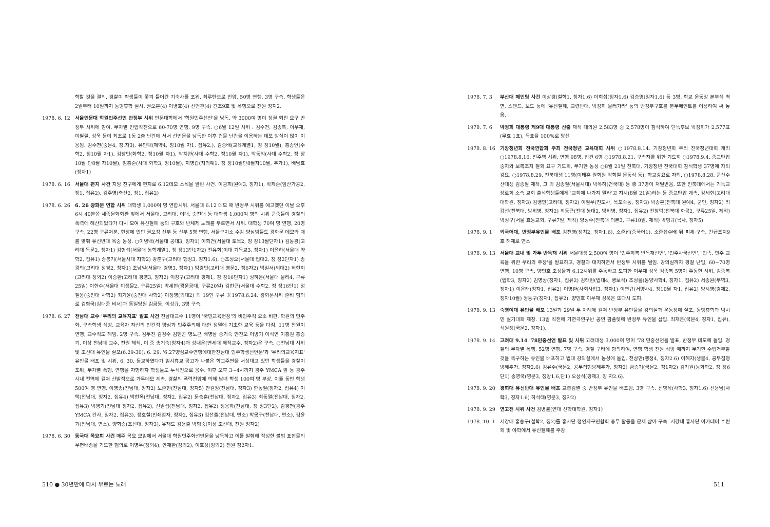학할 것을 결의. 경찰이 학생들이 쫓겨 들어간 기숙사를 포위, 최루탄으로 진압, 50명 연행, 3명 구속. 학생들은 2일부터 10일까지 동맹휴학 실시. 권오훈(4) 이병호(4) 신언관(4) 긴조9호 및 폭행으로 전원 징지2.
1978. 6. 12 서울인문대 학원민주선언 반정부 시위 인문대학에서 '학원민주선언'을 낭독. 약 3000여 명이 정권 퇴진 요구 반정부 시위에 참여. 무차별 진압작전으로 60-70명 연행, 9명 구속. ○6월 12일 시위 : 김수천, 김종복, 이우재, 이필렬, 성욱 등이 최초로 1동 2층 난간에 서서 선언문을 낭독한 이후 건물 난간을 이용하는 데모 방식이 많이 이용됨. 김수천(중문4, 징.자3), 유인택(제약4, 징10월 자1, 집유2.), 김승배(교육계열1, 징 장10월), 홍종언(수학2, 징10월 자1), 김창민(화학2, 징10월 자1), 박치관(사대 수학2, 징10월 자1), 박동익(사대 수학2, 징 장10월 단8월 자10월), 임흥순(사대 화학3, 징10월), 지영갑(치의예1, 징 장10월단8월자10월, 추가1), 배남효(징자1)
1978. 6. 16 서울대 편지 사건 지방 친구에게 편지로 6.12데모 소식을 알린 사건. 이광희(원예3, 징자1), 박제순(임산가공2, 징1, 집유2), 김주영(축산2, 징1, 집유2)
1978. 6. 26 6. 26 광화문 연합 시위 대학생 1,000여 명 연합시위. 서울대 6.12 데모 때 반정부 시위를 예고했던 이날 오후 6시 40분쯤 세종문화회관 앞에서 서울대, 고려대, 이대, 숭전대 등 대학생 1,000여 명의 시위 군중들이 경찰의 폭력에 해산되었다가 다시 모여 유신철폐 등의 구호와 반체제 노래를 부르면서 시위. 대학생 70여 명 연행, 20명 구속, 22명 구류처분, 현장에 있던 권오정 신부 등 신부 5명 연행. 서울구치소 수감 양심범들도 광화문 데모와 때를 맞춰 유신반대 옥중 농성. ○이병백(서울대 공대3, 징자1) 이희건(서울대 토목2, 징 장13월단자1) 김동광(고려대 독문2, 징자1) 김형섭(서울대 농학계열1, 징 장13단1자2) 전유희(이대 기독교3, 징자1) 이윤하(서울대 약학2, 집유1) 송봉기(서울사대 지학2) 강춘구(고려대 행정3, 징자1.6). ○조성오(서울대 법대2, 징 장2단자1) 송광의(고려대 정경2, 징자1) 조남일(서울대 경영3, 징자1) 임경민(고려대 영문2, 징6자2) 박일서(외대2) 허현회(고려대 정외2) 이승환(고려대 경영3, 징자2) 이장구(고려대 경제1, 징 장16단자1) 성하운(서울대 물리4, 구류25일) 이한수(서울대 미생물2, 구류25일) 박세현(광운공대, 구류20일) 김현근(서울대 수학2, 징 장16단1) 정철웅(숭전대 사학2) 최기윤(숭전대 사학2) 이정영(외대2) 외 19인 구류 ※1978.6.24. 광화문시위 준비 혐의로 김형국(김대중 비서)과 통일당원 김금동, 이성규, 3명 구속.
1978. 6. 27 전남대 교수 '우리의 교육지표' 발표 사건 전남대교수 11명이 '국민교육헌장'의 비민주적 요소 비판, 학원의 민주화, 구속학생 석방, 교육자 자신의 인간적 양심과 민주주의에 대한 정열에 기초한 교육 등을 다짐. 11명 전원이 연행, 교수직도 해임. 2명 구속. 김두진 김정수 김현곤 명노근 배영남 송기숙 안진오 이방기 이석연 이홍길 홍승기, 이상 전남대 교수, 전원 해직. 이 중 송기숙(징자4)과 성내운(연세대 해직교수, 징자2)은 구속. ○전남대 시위 및 조선대 유인물 살포(6.29-30); 6. 29. '6.27양심교수연행에대한전남대 민주학생선언문'과 '우리의교육지표' 유인물 배포 및 시위. 6. 30. 등교하였다가 임시휴교 공고가 나붙은 학교주변을 서성대고 있던 학생들을 경찰이 포위, 무차별 폭행, 연행을 자행하자 학생들도 투석전으로 응수. 이후 오후 3~4시까지 광주 YMCA 앞 등 광주 시내 전역에 걸쳐 산발적으로 가두데모 계속. 경찰의 폭력진압에 의해 남녀 학생 100여 명 부상. 이틀 동안 학생 500여 명 연행. 이영송(전남대, 징자2) 노준현(전남대, 징자5) 안길정(전남대, 징자3) 한동철(징자2, 집유4) 이택(전남대, 징자2, 집유4) 박현옥(전남대, 징자2, 집유2) 문승훈(전남대, 징자2, 집유3) 최동열(전남대, 징자2, 집유3) 박병기(전남대 징자2, 집유2), 신일섭(전남대, 징자2, 집유2) 정용화(전남대, 징 장3단2), 김경천(광주YMCA 간사, 징자2, 집유3), 정호철(인쇄업자, 징자2, 집유3) 김선출(전남대, 면소) 박몽구(전남대, 면소), 김윤기(전남대, 면소). 양희승(조선대, 징자3), 유재도 김용출 박형중(이상 조선대, 전원 징자2)
1978. 6. 30 동국대 목요회 사건 매주 목요 모임에서 서울대 학원민주화선언문을 낭독하고 이를 발췌해 작성한 불법 표현물의 우편배송을 기도한 혐의로 이영우(정외4), 안재환(정외2), 이호성(정외2) 전원 징2자1.
510 ● 30년만에 다시 부르는 노래
1978. 7. 3 부산대 페인팅 사건 이상경(철학1, 징자1.6) 이희섭(징자1.6) 김승영(징자1.6) 등 3명. 학교 운동장 본부석 벽면, 스탠드, 보도 등에 '유신철폐, 교련반대, 박정희 물러가라' 등의 반정부구호를 분무페인트를 이용하여 써 놓음.
1978. 7. 6 박정희 대통령 제9대 대통령 선출 재적 대의원 2,583명 중 2,578명이 참석하여 단독후보 박정희가 2,577표(무효 1표), 득표율 100%로 당선
1978. 8. 16 기장청년회 전국연합회 주최 전국청년 교육대회 시위 ○1978.8.14. 기장청년회 주최 전국청년대회 개최 ○1978.8.16. 전주역 시위, 연행 98명, 입건 6명 ○1978.8.21. 구속자를 위한 기도회 ○1978.9.4. 종교탄압중지와 보복조치 철회 요구 기도회, 무기한 농성 ○8월 21일 전북대, 기장청년 전국대회 참석학생 37명에 자퇴강요. ○1978.8.29. 전북대생 11명(이태훈 원희원 박희철 문동식 등), 학교강요로 자퇴. ○1978.8.28. 군산수산대생 김종철 제적, 그 외 김종철(서울시대) 박옥하(건국대) 등 총 37명이 처벌받음. 또한 전북대에서는 기독교 장로회 소속 교회 출석학생들에게 '교회에 나가지 말라'고 지시(8월 21일)하는 등 종교탄압 계속. 강세현(고려대 대학원, 징자3) 김병민(고려대, 징자2) 이철우(전도사, 목포죽동, 징자3) 박종훈(전북대 원예4, 군인, 징자2) 최갑선(전북대, 방위병, 징자2) 최동근(전대 농대2, 방위병, 징자1, 집유2) 진창덕(전북대 화공2, 구류25일, 제적) 박성구(서울 효동교회, 구류7일, 제적) 양성수(전북대 의본3, 구류10일, 제적) 박형규(목사, 징자5)
1978. 9. 1 외국어대, 반정부유인물 배포 김천영(정치2, 징자1.6), 소준섭(중국어1). 소준섭수배 뒤 피체·구속, 긴급조치9호 해제로 면소
1978. 9. 13 서울대 교내 및 가두 반독재 시위 서울대생 2,500여 명이 '민주회복 반독재선언', '민주사국선언', '민족, 민주 교육을 위한 우리의 주장'을 발표하고, 경찰과 대치하면서 반정부 시위를 벌임. 강의실까지 경찰 난입, 60~70명 연행, 10명 구속. 양민호 조성을과 6.12시위를 주동하고 도피한 이우재 성욱 김종복 5명이 주동한 시위. 김종복(법학3, 징자2) 김영상(징자1, 집유2) 김태현(법대4, 병보석) 조성을(동양사학4, 징자1, 집유2) 서종원(무역3, 징자1) 이은태(징자1, 집유2) 이영환(사회사업3, 징자1) 이연규(서양사4, 징10월 자1, 집유2) 양시영(경제2, 징자10월) 정동구(징자1, 집유2). 양민호 이우재 성욱은 또다시 도피.
1978. 9. 13 숙명여대 유인물 배포 13일과 29일 두 차례에 걸쳐 반정부 유인물을 강의실과 운동장에 살포, 동맹휴학과 범시민 궐기대회 제창. 13일 직전에 가면극연구반 공연 팜플렛에 반정부 유인물 삽입. 최재은(국문4, 징자1, 집유), 석원정(국문2, 징자1).
1978. 9. 14 고려대 9.14 '78민중선언 발표 및 시위 고려대생 3,000여 명이 '78 민중선언을 발표, 반정부 데모에 돌입. 경찰의 무차별 폭행, 52명 연행, 7명 구속. 경찰 구타에 항의하여, 연행 학생 전원 석방 때까지 무기한 수업거부할 것을 촉구하는 유인물 배포하고 법대 강의실에서 농성에 돌입. 천상만(행정4, 징자2.6) 이혜자(생물4, 공무집행방해추가, 징자2.6) 김유수(국문2, 공무집행방해추가, 징자2) 금승기(국문2, 징1자2) 김기원(농화학2, 징 장6단1) 송영국(영문3, 징장1.6,단1) 오상석(경제3, 징 자2.6).
1978. 9. 20 경희대 유신반대 유인물 배포 교련검열 중 반정부 유인물 배포됨. 3명 구속. 신명식(사학3, 징자1.6) 신용남(사학3, 징자1.6) 하석태(영문3, 징자2)
1978. 9. 29 연고전 시위 사건 김병률(연대 신학대학원, 징자1)
1978. 10. 1 서강대 홍승구(철학2, 징2)를 홍사단 정인자구연합회 총무 활동을 문제 삼아 구속. 서강대 홍사단 아카데미 수련회 및 야학에서 유신철폐를 주장.
511